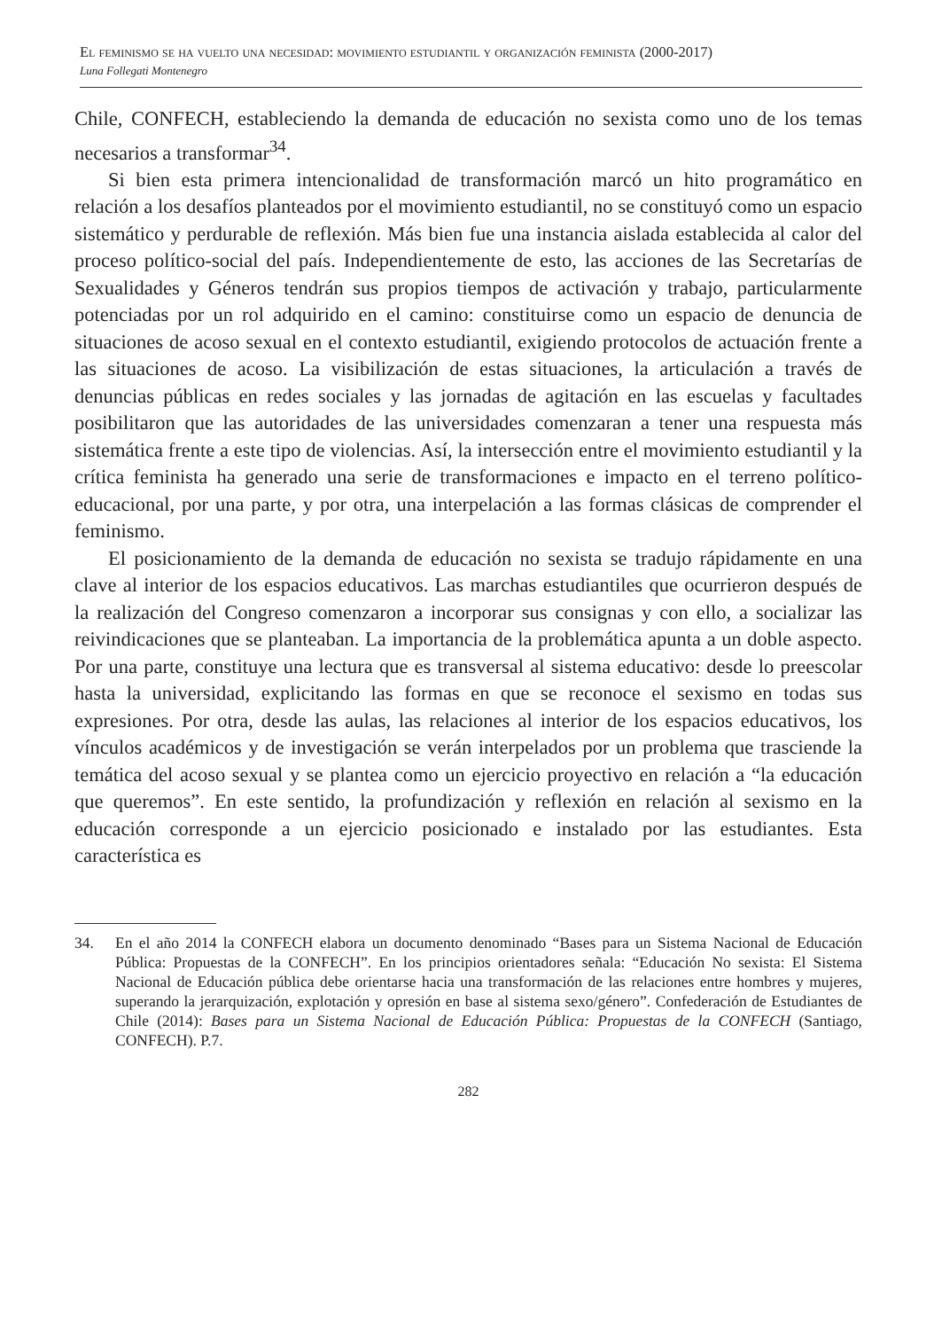El feminismo se ha vuelto una necesidad: movimiento estudiantil y organización feminista (2000-2017)
Luna Follegati Montenegro
Chile, CONFECH, estableciendo la demanda de educación no sexista como uno de los temas necesarios a transformar<sup>34</sup>.
Si bien esta primera intencionalidad de transformación marcó un hito programático en relación a los desafíos planteados por el movimiento estudiantil, no se constituyó como un espacio sistemático y perdurable de reflexión. Más bien fue una instancia aislada establecida al calor del proceso político-social del país. Independientemente de esto, las acciones de las Secretarías de Sexualidades y Géneros tendrán sus propios tiempos de activación y trabajo, particularmente potenciadas por un rol adquirido en el camino: constituirse como un espacio de denuncia de situaciones de acoso sexual en el contexto estudiantil, exigiendo protocolos de actuación frente a las situaciones de acoso. La visibilización de estas situaciones, la articulación a través de denuncias públicas en redes sociales y las jornadas de agitación en las escuelas y facultades posibilitaron que las autoridades de las universidades comenzaran a tener una respuesta más sistemática frente a este tipo de violencias. Así, la intersección entre el movimiento estudiantil y la crítica feminista ha generado una serie de transformaciones e impacto en el terreno político-educacional, por una parte, y por otra, una interpelación a las formas clásicas de comprender el feminismo.
El posicionamiento de la demanda de educación no sexista se tradujo rápidamente en una clave al interior de los espacios educativos. Las marchas estudiantiles que ocurrieron después de la realización del Congreso comenzaron a incorporar sus consignas y con ello, a socializar las reivindicaciones que se planteaban. La importancia de la problemática apunta a un doble aspecto. Por una parte, constituye una lectura que es transversal al sistema educativo: desde lo preescolar hasta la universidad, explicitando las formas en que se reconoce el sexismo en todas sus expresiones. Por otra, desde las aulas, las relaciones al interior de los espacios educativos, los vínculos académicos y de investigación se verán interpelados por un problema que trasciende la temática del acoso sexual y se plantea como un ejercicio proyectivo en relación a “la educación que queremos”. En este sentido, la profundización y reflexión en relación al sexismo en la educación corresponde a un ejercicio posicionado e instalado por las estudiantes. Esta característica es
34. En el año 2014 la CONFECH elabora un documento denominado “Bases para un Sistema Nacional de Educación Pública: Propuestas de la CONFECH”. En los principios orientadores señala: “Educación No sexista: El Sistema Nacional de Educación pública debe orientarse hacia una transformación de las relaciones entre hombres y mujeres, superando la jerarquización, explotación y opresión en base al sistema sexo/género”. Confederación de Estudiantes de Chile (2014): Bases para un Sistema Nacional de Educación Pública: Propuestas de la CONFECH (Santiago, CONFECH). P.7.
282